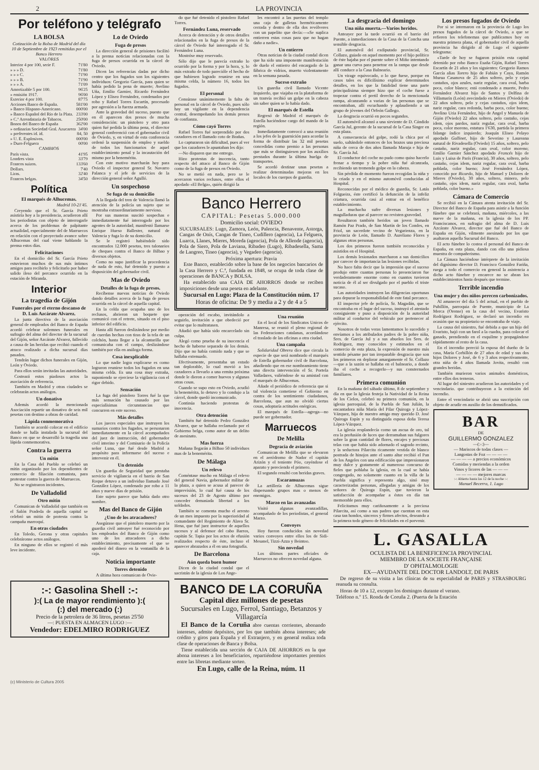2 LA PROVINCIA
Por teléfono y telégrafo
LA BOLSA
Cotización de la Bolsa de Madrid del día 10 de Septiembre de 1923 remitidas por el Banco Herrero
VALORES
| Interior 4 por 100, serie F. | 71'80 |
| » » » D. | 71'80 |
| » » » C. | 71'90 |
| » » » B. | 71'90 |
| » » » A. | 71'09 |
| Amortizable 5 por 100. | 96'25 |
| » emisión 1917. | 96'00 |
| Exterior 4 por 100. | 87'75 |
| Acciones Banco de España. | 581'00 |
| » Banco Hispano-Americano. | 000'00 |
| » Banco Español del Río de la Plata. | 233'00 |
| » C.ª Arrendataria de Tabacos. | 250'00 |
| Bonos del Banco de España | 362'00 |
| » ordinarias Sociedad Gral. Azucarera | 34'00 |
| » preferentes id. id. | 84, 50 |
| » U. E. Explosivos. | 000'00 |
| » Duro-Felguera | 00'00 |
CAMBIOS
| París vista. | 41'95 |
| Londres vista | 33'79 |
| Francos suizos. | 133'60 |
| Dollars. | 7'40 |
| Liras. | 32'40 |
| Francos belgas. | 34'50 |
Política
El marqués de Alhucemas.
Madrid 10-21'45.
Creyendo que el Sr. García Prieto asistiría hoy a la presidencia, acudieron allí los periodistas con objeto de interrogarle acerca de los problemas de palpitante actualidad, especialmente del de Marruecos en relación con el proyectado avance sobre Alhucemas del cual viene hablando la prensa estos días.
Felicitaciones
En el domicilio del Sr. García Prieto estuvieron muchos de sus más íntimos amigos para recibirlo y felicitarlo por haber salido ileso del percance ocurrido en la estación de Miranda.
Interior
La tragedia de Gijón
Funerales por el eterno descanso de D. Luis Azcárate Alvarez.
La junta directiva de la asociación general de empleados del Banco de España acordó celebrar solemnes funerales en sufragio del alma del director de la sucursal del Gijón, señor Azcárate Alvarez, fallecido a causa de las heridas que recibió cuando el atraco realizado a dicha sucursal días pasados.
Tendrán lugar dichos funerales en Gijón, León y Oviedo.
Para ellos serán invitadas las autoridades.
Costeará estos piadosos actos la asociación de referencia.
También en Madrid y otras ciudades se celebrarán actos análogos.
Un donativo
Además acordó la mencionada Asociación repartir un donativo de seis mil pesetas con destino a obras de caridad.
Lápida conmemorativa
También se acordó colocar en el edificio donde se halla instalada la sucursal del Banco en que se desarrolló la tragedia una lápida conmemorativa.
Contra la guerra
Un mitin
En la Casa del Pueblo se celebró un mitin organizado por los dependientes de comercio de filiación comunista, para protestar contra la guerra de Marruecos.
No se registraron incidentes.
De Valladolid
Otro mitin
Comunican de Valladolid que también en el Salón Pradeda de aquella capital se celebró un mitin de protesta contra la campaña marroquí.
En otras ciudades
En Toledo, Gerona y otras capitales celebráronse actos análogos.
En ninguno de ellos se registró el más leve incidente.
Lo de Oviedo
Fuga de presos
La dirección general de prisiones facilitó a la prensa noticias relacionadas con la fuga de presos ocurrida en la cárcel de Oviedo.
Dicen las referencias dadas por dicho centro que los fugados son los siguientes individuos: Gregorio García, para quien se había pedido la pena de muerte; Avelino Uña, Emilio Garnier, Ricardo Fernández López y Eliseo Fernández, condenados por robo y Rafael Torres Escartín, procesado por agresión a la fuerza armada.
Ante la gravedad del suceso, puesto que en él aparecen dos presos de mucha consideración: un pistolero y otro para quien fué pedida la última pena, el director general conferenció con el gobernador civil de Oviedo, y, en virtud de esta conferencia ordenó la suspensión de empleo y sueldo de todos los funcionarios de aquel establecimiento penal y la incautación del mismo por la benemérita.
Con este motivo marcharán hoy para Oviedo el inspector general Sr. Navarro Palanca y el jefe de servicios de la dirección general señor Agulló.
Un sospechoso
Se fuga de su domicilio
A la llegada del tren de Valencia llamó la atención de la policía un sujeto que se mostraba extraordinariamente nervioso.
Por sus maneras suscitó sospechas e inmediatamente fué interrogado por los agentes de la autoridad; manifestó llamarse Enrique Hueso Ballester, natural de Valencia y fuga lo de su domicilio.
Se le registró habiéndole sido encontrados 12.000 pesetas, tres talonarios de cheques contra el Banco de Bilbao y diversos objetos.
Como no supo justificar la procedencia de nada de esto, fué detenido y puesto a disposición del gobernador civil.
Mas de Oviedo
Detalles de la fuga de presos.
Recíbense nuevas noticias de Oviedo dando detalles acerca de la fuga de presos ocurrida en la cárcel de aquella capital.
En la celda que ocupaba uno de los reclusos, abrieron un boquete que comunicó con el retrete, situado en el piso inferior del edificio.
Hasta allí fueron deslizándose por medio de cuerdas hechas con tiras de la tela de un colchón, hasta llegar a la alcantarilla que comunicaba con el campo, deslizándose también por ella en análoga forma.
Cosa inexplicable
Lo que nadie logra explicarse es como lograron reunirse todos los fugados en una misma celda. Es una cosa muy extraña, suponiendo se ejerciese la vigilancia con el rigor debido.
Sensación
La fuga del pistolero Torres fué la que más sensación ha causado por las especialísimas circunstancias que concurren en este suceso.
Más detalles
Los jueces especiales que instruyen los sumarios contra los fugados, se personaron inmediatamente en la cárcel acompañados del juez de instrucción, del gobernador civil interino y del Comisario de la Policía señor Luna, que fué desde Madrid a propósito para informarse del suceso e intervenir en él.
Un detenido
Un guardia de Seguridad que prestaba servicio de vigilancia en el barrio de San Roque detuvo a un individuo llamado José González López, condenado por robo a 11 años y nueve días de prisión.
Este sujeto parece que había dado otro nombre.
Mas del Banco de Gijón
¿Uno de los atracadores?
Asegúrase que el pistolero muerto por la guardia civil anteayer fué reconocido por los empleados del Banco de Gijón como uno de los atracadores a dicho establecimiento, precisamente el que se apoderó del dinero en la ventanilla de la caja.
Noticia importante
Torres detenido
A última hora comunican de Ovie-
:-: Gasolina Shell :-:
):( La de mayor rendimiento ):(
(:) del mercado (:)
Precio de la petrolera de 36 litros, pesetas 25'50
—: PUESTA EN ALMACEN LUGO :—
Vendedor: EDELMIRO RODRIGUEZ
do que fué detenido el pistolero Rafael Torres.
Fernández Luna, reservado
Acerca de detención y de otros detalles relacionados en la fuga de presos de la cárcel de Oviedo fué interrogado el Sr. Fernández Luna.
Mostróse muy reservado.
Sólo dijo que le parecía extraño lo ocurrido por la forma y por la hora, y, lo más extraño de todo parecióle el hecho de que hubiesen logrado reunirse en una misma celda, la número 16, todos los fugados.
El personal
Censúrase unánimemente la falta de personal en la cárcel de Oviedo, pues sólo hay un vigilante en la dependencia central, desempeñando los demás presos de confianza.
Cómo cayó Torres
Rafael Torres fué sorprendido por dos cazadores en el llamado coto de Brañas.
Lo capturaron sin dificultad, pues al ver que los cazadores le apuntaban les dijo:
—No disparen que me entrego.
Hizo protestas de inocencia, tanto respecto del atraco al Banco de Gijón como de la fuga de presos en Oviedo.
No se metió en nada, pero se le acercaron varios reclusos, entre ellos el apodado «El Belga», quién dirigió la
les encontró a las puertas del templo una caja de galletas herméticamente cerrada y dentro de ella dos revólveres con un papelito que decía:—«Se suplica entierren estas cosas para que no hagan daño a nadie».
Un entierro
Otras noticias de la ciudad condal dicen que ha sido una imponente manifestación de duelo el entierro del encargado de la fábrica de vidrios, muerto violentamente en la semana pasada.
Suceso extraño
Un guardia civil llamado Vicente Izquierdo, que viajaba en la plataforma de un tranvía recibió un golpe en la cabeza sin saber quien se lo había dado.
El marqués de Estella
Regresó de Madrid el marqués de Estella haciéndose cargo del mando de la región.
Inmediatamente convocó a una reunión a los jefes de la guarnición para acordar la forma de distribuir las 32 mil pesetas concedidas como premio a las personas que más se distinguiesen por los auxilios prestados durante la última huelga de transportes.
Se acordó destinar unas pesetas a realizar determinadas mejoras en los locales de los cuerpos de guardia.
Banco Herrero
CAPITAL: Pesetas 5.000.000
Domicilio social: OVIEDO
SUCURSALES: Lugo, Zamora, León, Palencia, Benavente, Astorga, Cangas de Onís, Cangas de Tineo, Cudillero (agencia), La Felguera, Luarca, Llanes, Mieres, Moreda (agencia), Pola de Allende (agencia), Pola de Siero, Pola de Laviana, Ribadeo (Lugo), Ribadesella, Sama de Langreo, Tineo (agencia), y Vegadeo (agencia).
Próxima apertura: Pravia
Este Banco, establecido sobre la base de los negocios bancarios de la Casa Herrero y C.ª, fundada en 1848, se ocupa de toda clase de operaciones de BANCA y BOLSA.
Ha establecido una CAJA DE AHORROS donde se reciben imposiciones desde una peseta en adelante.
Sucursal en Lugo: Plaza de la Constitución núm. 17
Horas de oficina: De 9 y media a 2 y de 4 a 5
operación del escabo, invitándolo a seguirlo, invitación a que obedeció por evitar que lo maltratasen.
Añadió que había sido encarcelado sin culpa.
Alegó como prueba de su inocencia el hecho de haberse separado de los demás. Dijo que no había comido nada y que se hallaba extenuado.
Efectivamente, presentaba un estado tan deplorable, lo cual movió a los cazadores a llevarlo a una ermita próxima donde le dieron a comer huevos y algunas otras cosas.
Cuando se supo esto en Oviedo, acudió la benemérita, lo detuvo y lo condujo a la cárcel, donde quedó incomunicado.
Continúa haciendo protestas de inocencia.
Otra detención
También fué detenido Pedro González Alvarez, que se hallaba reclamado por el Gobierno belga, como autor de un delito de asesinato.
Mas fuerza
Mañana llegarán a Bilbao 50 individuos mas de la benemérita.
De Málaga
Un relevo
Coméntase mucho en Málaga el relevo del general Navia, gobernador militar de la plaza, a quien se acusa al parecer de imprevisión, lo cual fué causa de los sucesos del 23 de Agosto último por conceder demasiada libertad a los soldados.
También se comenta mucho el arresto de un mes impuesto por la superioridad al comandante del Regimiento de Alava Sr. Hena, que fué juez instructor de aquellos sucesos y al defensor del cabo Barros, capitán Sr. Tapia por los actos de efusión realizados respecto de éste, incluso el aparecer abrazados a él en una fotografía.
De Barcelona
Aún queda buen humor
Dicen de la ciudad condal que el sacristán de la iglesia de Los Ange-
Una reunión
En el local de los Sindicatos Unicos de Manresa, se reunió el pleno regional de las Federaciones catalanas, acordándose el traslado de las oficinas a otra ciudad.
Una campaña
Solidaridad Obrera dice que circula la especie de que será nombrado el marqués de Estella gobernador civil de Barcelona, añadiendo que en ese nombramiento tiene una directa intervención el Sr. Portela Valladares, valiéndose de su amistad con el marqués de Alhucemas.
Añade el periódico de referencia que si tal violencia cometiese el Gobierno en contra de los sentimiento ciudadanos, Barcelona, que aun no olvidó ciertas cosas, adoptaría actitudes enérgicas.
El marqués de Estella—agrega—no puede ser gobernador.
Marruecos
De Melilla
Degracia de aviación
Comunican de Melilla que se elevaron en el aeródromo de Nador el capitán Arizón y el teniente Póo, cayéndose el aparato y pereciendo el primero.
El segundo resultó con heridas graves.
Escaramuzas
La artillería de Alhucemas sigue dispersando grupos mas o menos de enemigos.
Marzo en las avanzadas
Visitó algunas avanzadillas, acompañado de los periodistas, el general Marzo.
Convoyes
Hoy fueron conducidos sin novedad varios convoyes entre ellos los de Sidi-Mesanel, Tizzi-Azza y Beintoo.
Sin novedad
Los últimos partes oficiales de Marruecos no ofrecen novedad alguna.
BANCO DE LA CORUÑA
Capital diez millones de pesetas
Sucursales en Lugo, Ferrol, Santiago, Betanzos y Villagarcía
El Banco de la Coruña abre cuentas corrientes, abonando intereses, admite depósitos, por los que también abona intereses; ade crédito y giros para España y el Extranjero, y en general realiza toda clase de operaciones de Banca y Bolsa.
Tiene establecida una sección de CAJA DE AHORROS en la que abona intereses a los beneficiarios, repartiéndose importantes premios entre las libretas mediante sorteo.
En Lugo, calle de la Reina, núm. 11
La desgracia del domingo
Una niña muerta.—Varios heridos.
Anteayer por la tarde ocurrió en el barrio del Puente, a inmediaciones de la Casa de la Concha una sensible desgracia.
El automóvil del exdiputado provincial, Sr. Collazo, guiado en aquel momento por el hijo político de éste bajaba por el puente sobre el Miño intentando ganar una curva para penetrar en la rampa que desde allí conduce a la Casa Balneario.
Un virage equivocado, o lo que fuese, porque en casos tales es dificilísimo explicar determinados detalles, en los que la fatalidad tiene una parte principalísima siempre hizo que el coche fuese a tropezar contra el pretil derecho de la mencionada rampa, alcanzando a varias de las personas que se encontraban, allí escuchando y aplaudiendo a un grupo de jóvenes del Orfeón Gallego.
La desgracia ocurrió en pocos segundos.
El automóvil alcanzó a una sirviente de D. Cándido García Jul, gerente de la sucursal de la Casa Singer en esta plaza.
A consecuencia del golpe, rodó la chica por el suelo, saltándole entonces de los brazos una preciosa niña de cerca de dos años llamada Maruja e hija de Sr. García Jul.
El conductor del coche no pudo como quiso hacerlo frenar a tiempo y la pobre niña fué alcanzada, recibiendo un tremendo golpe en la cabeza.
Sin pérdida de momento fueron recogidas la niña y la criada y en el mismo automóvil conducidas al Hospital.
Reconocidas por el médico de guardia, Sr. Latás Folgueira, éste certificó la defunción de la infeliz criatura, ocurrida casi al entrar en el benéfico establecimiento.
La muchacha sufre diversas lesiones y magulladuras que al parecer no revisten gravedad.
Resultaron también heridos un joven llamado Ramón Paz Prado, de San Martín de los Condes, en Friol, un sacerdote vecino de Vegarienza, en la provincia de León, llamado D. Aureliano Flores y algunas otras personas.
Los dos primeros fueron también reconocidos y asistidos en el Hospital.
Los demás lesionados marcharon a sus domicilios por carecer de importancia las lesiones recibidas.
No hace falta decir que la impresión que el suceso produjo entre cuantas personas lo presenciaron fue verdaderamente enorme como en cuantos tuvieron noticia de él al ser divulgado por el pueblo el triste sucaso.
Las autoridades instruyen las diligencias oportunas para depurar la responsabilidad de este fatal percance.
El inspector jefe de policía, Sr. Magadán, que se encontraba en el lugar del suceso, instruyó el atestado consiguiente y puso a disposición de la autoridad militar al conductor del vehículo por pertenecer al ejército.
Nosotros de todas veras lamentamos lo sucedido y envíamos a los atribulados padres de la pobre niña, Sres. de García Jul y a sus abuelos los Sres. de Rodríguez, muy conocidos y estimados en el comercio de esta plaza, la expresión de nuestro más sentido pésame por tan irreparable desgracia que son los primeros en deplorar amargamente el Sr. Collazo—que a la sazón se hallaba en el balneario, a donde iba el coche a recogerlo—y sus consternados familiares.
Primera comunión
En la mañana del sábado último, 8 de septiembre y día en que la Iglesia festeja la Natividad de la Reina de los Cielos, celebró su primera comunión, en la iglesia parroquial, de la Puebla de San Julián, la encantadora niña María del Pilar Quiroga y López-Vázquez, hija de nuestro amigo muy querido D. José Quiroga Espín y su distinguida esposa doña Teresa López-Vázquez.
La iglesia resplandecía como un ascua de oro, tal era la profusión de luces que derramaban sus fulgores sobre la gran cantidad de flores, encajes y preciosas telas con que había sido adornado el sagrado recinto, y la seductora Pilarcita ricamente vestida de blanco postrada de hinojos ante el santo altar recibió el Pan de los Angeles con una edificación que impresionaron muy dulce y gratamente al numeroso concurso de fieles que poblaba la iglesia, en la cual se había congregado, no solamente cuanto en la villa de la Puebla significa y representa algo, sinó muy caracterizadas personas, allegadas y amigas de los señores de Quiroga Espín, que tuvieron la satisfacción de acompañar a éstos en día tan memorable para ellos.
Felicitamos muy cariñosamente a la preciosa Pilarcita, así como a sus padres que cuentan en esta casa tan hondos, sinceros y firmes afectos, deseando a la primera todo género de felicidades en el porvenir.
Los presos fugados de Oviedo
Por si se internaron en la provincia de Lugo los presos fugados de la cárcel de Oviedo, a que se refieren los telefonemas que publicamos hoy en nuestra primera plana, el gobernador civil de aquella provincia ha dirigido al de Lugo el siguiente telegrama:
«Tarde de hoy se fugaron prisión esta capital detenido por robo Banco Esaña Gijón, Rafael Torres Escartín de 21 años y los siguientes: Gregorio Ramos García alias Torero hijo de Fabián y Caya, Ramón Murua Casanova de 25 años soltero, pelo y cejas castaños, ojos azules, nariz regular, cara oval, barba poca, color blanco; está condenado a muerte, Pedro Fernández Alvarez hijo de Santos y Delfina de Villamarín (León) avecindado en Mieres (Oviedo) de 22 años soltero, pelo y cejas castaños, ojos idem, nariz regular, cara redonda, barba poca, color bueno; Avelino Uria Fernández, hijo de Angel y Manuela de Gijón (Oviedo) 22 años soltero, pelo castaño, cejas idem, ojos pardos, nariz regular, cara oval, barba poca, color moreno, estatura 1'630, partida la primera falange índice izquierdo; Joaquín Eliseo Pelayo apodado Gallinet, hijo de Severino y Laureana natural de Rivadesella (Oviedo) 15 años, soltero, pelo castaño, nariz regular, cara oval, color moreno; Emilio Garnier Sánchez apodado Francés hijo de Luis y Luisa de París (Francia), 30 años, soltero, pelo castaño, cejas idem, nariz regular, cara oval, barba poblada, color bueno; José Fernández López, conocido por Ricardo, hijo de Manuel y Dolores de Mieres (Oviedo), 30 años, soltero, minero, pelo castaño, ojos idem, nariz regular, cara oval, barba poblada, color bueno.»
Cámara de Comercio
Se recibió en la Cámara atenta invitación del Sr. Director del Banco de España para asistir a la función fúnebre que se celebrará, mañana, miércoles, a las nueve de la mañana, en la iglesia de los PP. Franciscanos, en sufragio del alma de D. Luis Azcárate Alvarez, director que fué del Banco de España en Gijón, vilmente asesinado por los que asaltaron aquella Sucursal del Banco.
El acto fúnebre lo costea el personal del Banco de España, en esta plaza, dando con ello una pidiosa muestra de compañerismo.
La Cámara haciéndose intérprete de la invitación del dignísimo director D. Francisco González Fariña, ruega a todo el comercio en general la asistencia a dicho acto fúnebre y encarece no se abran los establecimientos hasta después que termine.
Terrible incendio
Una mujer y dos niños perecen carbonizados.
Al amanecer del día 5 del actual, en el pueblo de Pubillón, parroquia de Puente, municipio de La Merca (Orense) en la casa del vecino, Evaristo Rodríguez Rodríguez, se declaró un incendio en ocasión que su propietario se encontraba de viaje.
La causa del siniestro, fué debida a que un hijo del Evaristo, bajó con un farol a la cuadra, para colocar el ganado, prendiendo en el esquilme y propagándose rápidamente al resto de la casa.
En el incendio pereció la esposa del dueño de la casa, María Corbillón de 27 años de edad y sus dos hijos Dolores y José, de 6 y 3 años respectivamente, otra niña de 4 años llamada Jovita, resultó con grandes heridas.
También murieron varios animales domésticos, entre ellos dos terneras.
Al lugar del siniestro acudieron las autoridades y el vencindario. que contribuyeron a la extinción del incendio.
Entre el vencindario se abrió una suscripción con objeto de acudir en auxilio de los demnificados.
BAR
DE
GUILLERMO GONZALEZ
—(:-:)—
— Mariscos de todas clases —
Langostas de Foz — — — —
— — — — a precios económicos
Comidas y meriendas a la orden
Vinos y licores de las — — —
— — — — mejores marcas
:-: Abierto hasta las 12 de la noche :-:
Manuel Becerra, 1. Lugo
L. GASALLA
OCULISTA DE LA BENEFICENCIA PROVINCIAL
MIEMBRO DE LA SOCIETE FRANÇAISE
D' OPHTALMOLOGIE
EX—AYUDANTE DEL DOCTOR LANDOLT, DE PARIS
De regreso de su visita a las clínicas de su especialidad de PARIS y STRASBOURG reanuda su consulta.
Horas de 10 a 12, excepto los domingos durante el verano.
Teléfono n.º 15. Ronda de Coruña 2. (Puerta de la Estación
(c) Ministerio de Cultura 2005